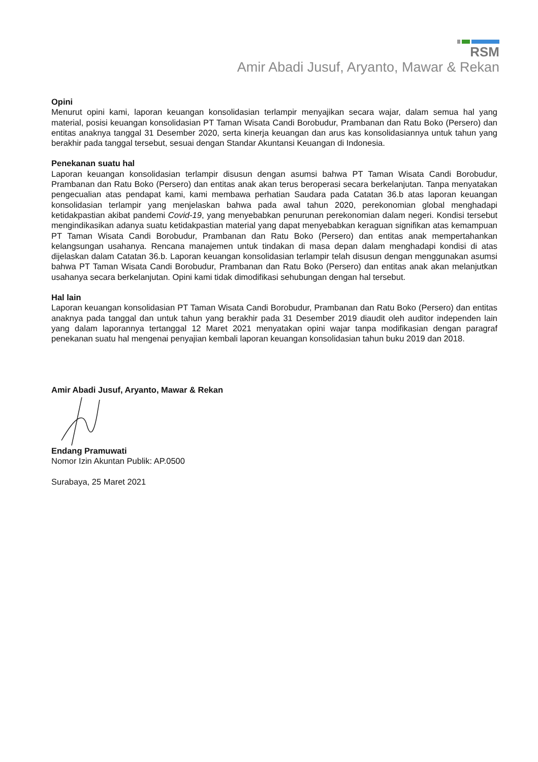RSM
Amir Abadi Jusuf, Aryanto, Mawar & Rekan
Opini
Menurut opini kami, laporan keuangan konsolidasian terlampir menyajikan secara wajar, dalam semua hal yang material, posisi keuangan konsolidasian PT Taman Wisata Candi Borobudur, Prambanan dan Ratu Boko (Persero) dan entitas anaknya tanggal 31 Desember 2020, serta kinerja keuangan dan arus kas konsolidasiannya untuk tahun yang berakhir pada tanggal tersebut, sesuai dengan Standar Akuntansi Keuangan di Indonesia.
Penekanan suatu hal
Laporan keuangan konsolidasian terlampir disusun dengan asumsi bahwa PT Taman Wisata Candi Borobudur, Prambanan dan Ratu Boko (Persero) dan entitas anak akan terus beroperasi secara berkelanjutan. Tanpa menyatakan pengecualian atas pendapat kami, kami membawa perhatian Saudara pada Catatan 36.b atas laporan keuangan konsolidasian terlampir yang menjelaskan bahwa pada awal tahun 2020, perekonomian global menghadapi ketidakpastian akibat pandemi Covid-19, yang menyebabkan penurunan perekonomian dalam negeri. Kondisi tersebut mengindikasikan adanya suatu ketidakpastian material yang dapat menyebabkan keraguan signifikan atas kemampuan PT Taman Wisata Candi Borobudur, Prambanan dan Ratu Boko (Persero) dan entitas anak mempertahankan kelangsungan usahanya. Rencana manajemen untuk tindakan di masa depan dalam menghadapi kondisi di atas dijelaskan dalam Catatan 36.b. Laporan keuangan konsolidasian terlampir telah disusun dengan menggunakan asumsi bahwa PT Taman Wisata Candi Borobudur, Prambanan dan Ratu Boko (Persero) dan entitas anak akan melanjutkan usahanya secara berkelanjutan. Opini kami tidak dimodifikasi sehubungan dengan hal tersebut.
Hal lain
Laporan keuangan konsolidasian PT Taman Wisata Candi Borobudur, Prambanan dan Ratu Boko (Persero) dan entitas anaknya pada tanggal dan untuk tahun yang berakhir pada 31 Desember 2019 diaudit oleh auditor independen lain yang dalam laporannya tertanggal 12 Maret 2021 menyatakan opini wajar tanpa modifikasian dengan paragraf penekanan suatu hal mengenai penyajian kembali laporan keuangan konsolidasian tahun buku 2019 dan 2018.
Amir Abadi Jusuf, Aryanto, Mawar & Rekan
Endang Pramuwati
Nomor Izin Akuntan Publik: AP.0500
Surabaya, 25 Maret 2021